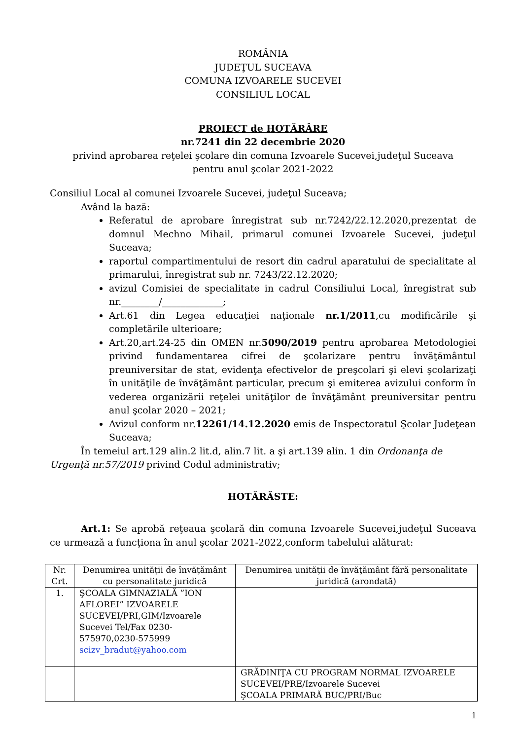ROMÂNIA
JUDEŢUL SUCEAVA
COMUNA IZVOARELE SUCEVEI
CONSILIUL LOCAL
PROIECT de HOTĂRÂRE
nr.7241 din 22 decembrie 2020
privind aprobarea reţelei şcolare din comuna Izvoarele Sucevei,judeţul Suceava
pentru anul şcolar 2021-2022
Consiliul Local al comunei Izvoarele Sucevei, judeţul Suceava;
Având la bază:
Referatul de aprobare înregistrat sub nr.7242/22.12.2020,prezentat de domnul Mechno Mihail, primarul comunei Izvoarele Sucevei, judeţul Suceava;
raportul compartimentului de resort din cadrul aparatului de specialitate al primarului, înregistrat sub nr. 7243/22.12.2020;
avizul Comisiei de specialitate in cadrul Consiliului Local, înregistrat sub nr.________/_____________;
Art.61 din Legea educaţiei naţionale nr.1/2011,cu modificările şi completările ulterioare;
Art.20,art.24-25 din OMEN nr.5090/2019 pentru aprobarea Metodologiei privind fundamentarea cifrei de şcolarizare pentru învăţământul preuniversitar de stat, evidenţa efectivelor de preşcolari şi elevi şcolarizaţi în unităţile de învăţământ particular, precum şi emiterea avizului conform în vederea organizării reţelei unităţilor de învăţământ preuniversitar pentru anul şcolar 2020 – 2021;
Avizul conform nr.12261/14.12.2020 emis de Inspectoratul Şcolar Judeţean Suceava;
În temeiul art.129 alin.2 lit.d, alin.7 lit. a şi art.139 alin. 1 din Ordonanţa de
Urgenţă nr.57/2019 privind Codul administrativ;
HOTĂRĂSTE:
Art.1: Se aprobă reţeaua şcolară din comuna Izvoarele Sucevei,judeţul Suceava ce urmează a funcţiona în anul şcolar 2021-2022,conform tabelului alăturat:
| Nr. Crt. | Denumirea unităţii de învăţământ cu personalitate juridică | Denumirea unităţii de învăţământ fără personalitate juridică (arondată) |
| 1. | ŞCOALA GIMNAZIALĂ ”ION AFLOREI” IZVOARELE SUCEVEI/PRI,GIM/Izvoarele Sucevei Tel/Fax 0230-575970,0230-575999 scizv_bradut@yahoo.com | |
| | | GRĂDINIŢA CU PROGRAM NORMAL IZVOARELE SUCEVEI/PRE/Izvoarele Sucevei ŞCOALA PRIMARĂ BUC/PRI/Buc |
1